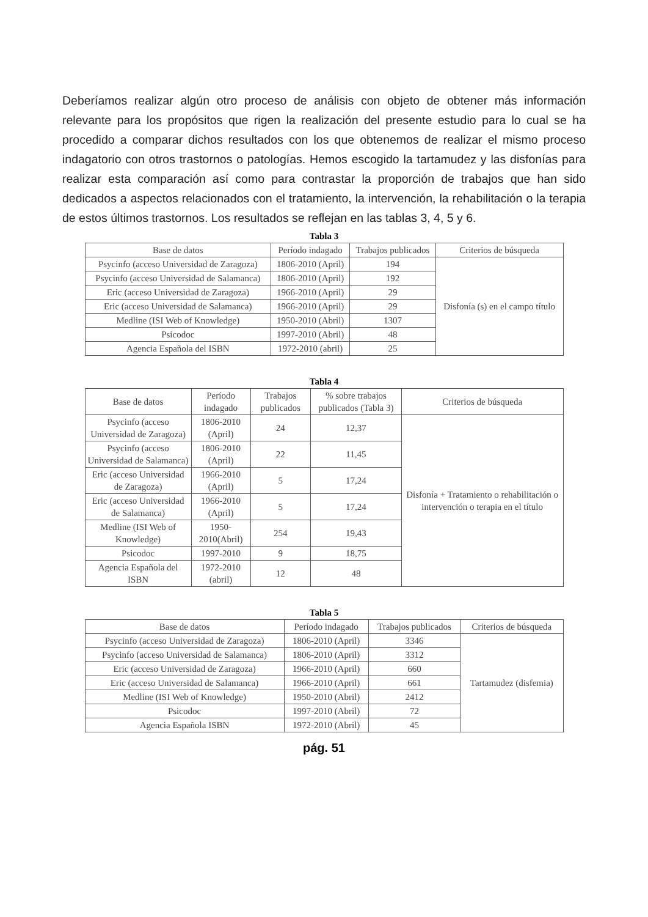Deberíamos realizar algún otro proceso de análisis con objeto de obtener más información relevante para los propósitos que rigen la realización del presente estudio para lo cual se ha procedido a comparar dichos resultados con los que obtenemos de realizar el mismo proceso indagatorio con otros trastornos o patologías. Hemos escogido la tartamudez y las disfonías para realizar esta comparación así como para contrastar la proporción de trabajos que han sido dedicados a aspectos relacionados con el tratamiento, la intervención, la rehabilitación o la terapia de estos últimos trastornos. Los resultados se reflejan en las tablas 3, 4, 5 y 6.
Tabla 3
| Base de datos | Período indagado | Trabajos publicados | Criterios de búsqueda |
| --- | --- | --- | --- |
| Psycinfo (acceso Universidad de Zaragoza) | 1806-2010 (April) | 194 | Disfonía (s) en el campo título |
| Psycinfo (acceso Universidad de Salamanca) | 1806-2010 (April) | 192 | |
| Eric (acceso Universidad de Zaragoza) | 1966-2010 (April) | 29 | |
| Eric (acceso Universidad de Salamanca) | 1966-2010 (April) | 29 | |
| Medline (ISI Web of Knowledge) | 1950-2010 (Abril) | 1307 | |
| Psicodoc | 1997-2010 (Abril) | 48 | |
| Agencia Española del ISBN | 1972-2010 (abril) | 25 | |
Tabla 4
| Base de datos | Período indagado | Trabajos publicados | % sobre trabajos publicados (Tabla 3) | Criterios de búsqueda |
| --- | --- | --- | --- | --- |
| Psycinfo (acceso Universidad de Zaragoza) | 1806-2010 (April) | 24 | 12,37 | Disfonía + Tratamiento o rehabilitación o intervención o terapia en el título |
| Psycinfo (acceso Universidad de Salamanca) | 1806-2010 (April) | 22 | 11,45 | |
| Eric (acceso Universidad de Zaragoza) | 1966-2010 (April) | 5 | 17,24 | |
| Eric (acceso Universidad de Salamanca) | 1966-2010 (April) | 5 | 17,24 | |
| Medline (ISI Web of Knowledge) | 1950-2010(Abril) | 254 | 19,43 | |
| Psicodoc | 1997-2010 | 9 | 18,75 | |
| Agencia Española del ISBN | 1972-2010 (abril) | 12 | 48 | |
Tabla 5
| Base de datos | Período indagado | Trabajos publicados | Criterios de búsqueda |
| --- | --- | --- | --- |
| Psycinfo (acceso Universidad de Zaragoza) | 1806-2010 (April) | 3346 | Tartamudez (disfemia) |
| Psycinfo (acceso Universidad de Salamanca) | 1806-2010 (April) | 3312 | |
| Eric (acceso Universidad de Zaragoza) | 1966-2010 (April) | 660 | |
| Eric (acceso Universidad de Salamanca) | 1966-2010 (April) | 661 | |
| Medline (ISI Web of Knowledge) | 1950-2010 (Abril) | 2412 | |
| Psicodoc | 1997-2010 (Abril) | 72 | |
| Agencia Española ISBN | 1972-2010 (Abril) | 45 | |
pág. 51